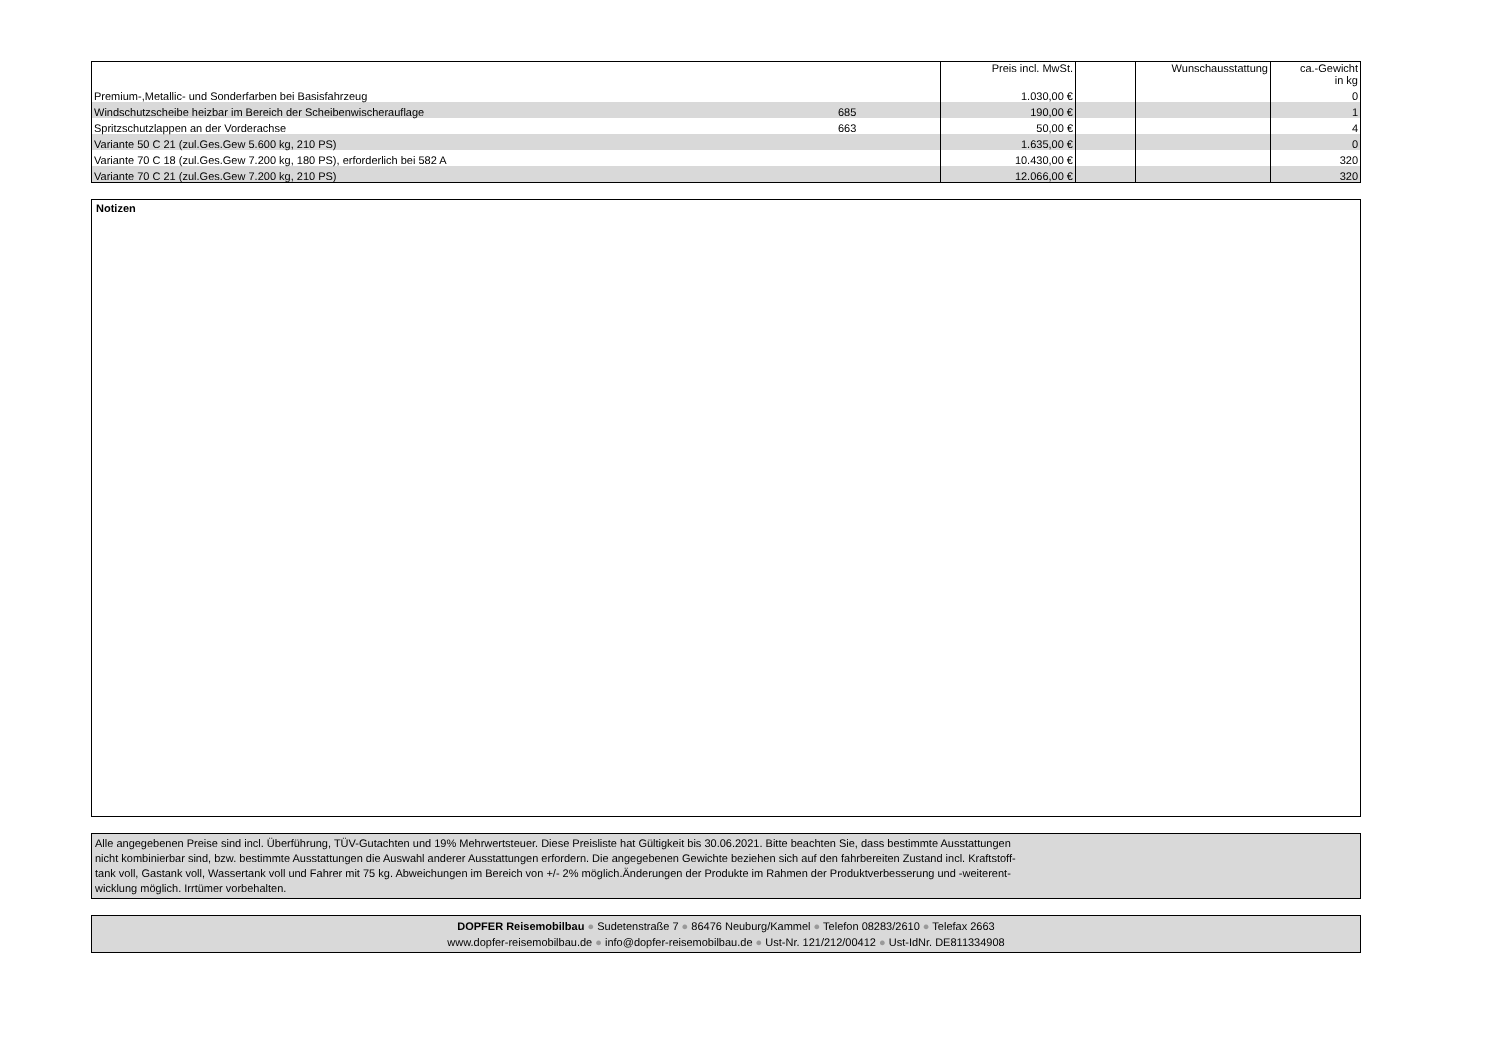| | | Preis incl. MwSt. | | Wunschausstattung | ca.-Gewicht in kg |
| --- | --- | --- | --- | --- | --- |
| Premium-,Metallic- und Sonderfarben bei Basisfahrzeug | | 1.030,00 € | | | 0 |
| Windschutzscheibe heizbar im Bereich der Scheibenwischerauflage | 685 | 190,00 € | | | 1 |
| Spritzschutzlappen an der Vorderachse | 663 | 50,00 € | | | 4 |
| Variante 50 C 21 (zul.Ges.Gew 5.600 kg, 210 PS) | | 1.635,00 € | | | 0 |
| Variante 70 C 18 (zul.Ges.Gew 7.200 kg, 180 PS), erforderlich bei 582 A | | 10.430,00 € | | | 320 |
| Variante 70 C 21 (zul.Ges.Gew 7.200 kg, 210 PS) | | 12.066,00 € | | | 320 |
Notizen
Alle angegebenen Preise sind incl. Überführung, TÜV-Gutachten und 19% Mehrwertsteuer. Diese Preisliste hat Gültigkeit bis 30.06.2021. Bitte beachten Sie, dass bestimmte Ausstattungen
nicht kombinierbar sind, bzw. bestimmte Ausstattungen die Auswahl anderer Ausstattungen erfordern. Die angegebenen Gewichte beziehen sich auf den fahrbereiten Zustand incl. Kraftstoff-
tank voll, Gastank voll, Wassertank voll und Fahrer mit 75 kg. Abweichungen im Bereich von +/- 2% möglich.Änderungen der Produkte im Rahmen der Produktverbesserung und -weiterent-
wicklung möglich. Irrtümer vorbehalten.
DOPFER Reisemobilbau ● Sudetenstraße 7 ● 86476 Neuburg/Kammel ● Telefon 08283/2610 ● Telefax 2663
www.dopfer-reisemobilbau.de ● info@dopfer-reisemobilbau.de ● Ust-Nr. 121/212/00412 ● Ust-IdNr. DE811334908